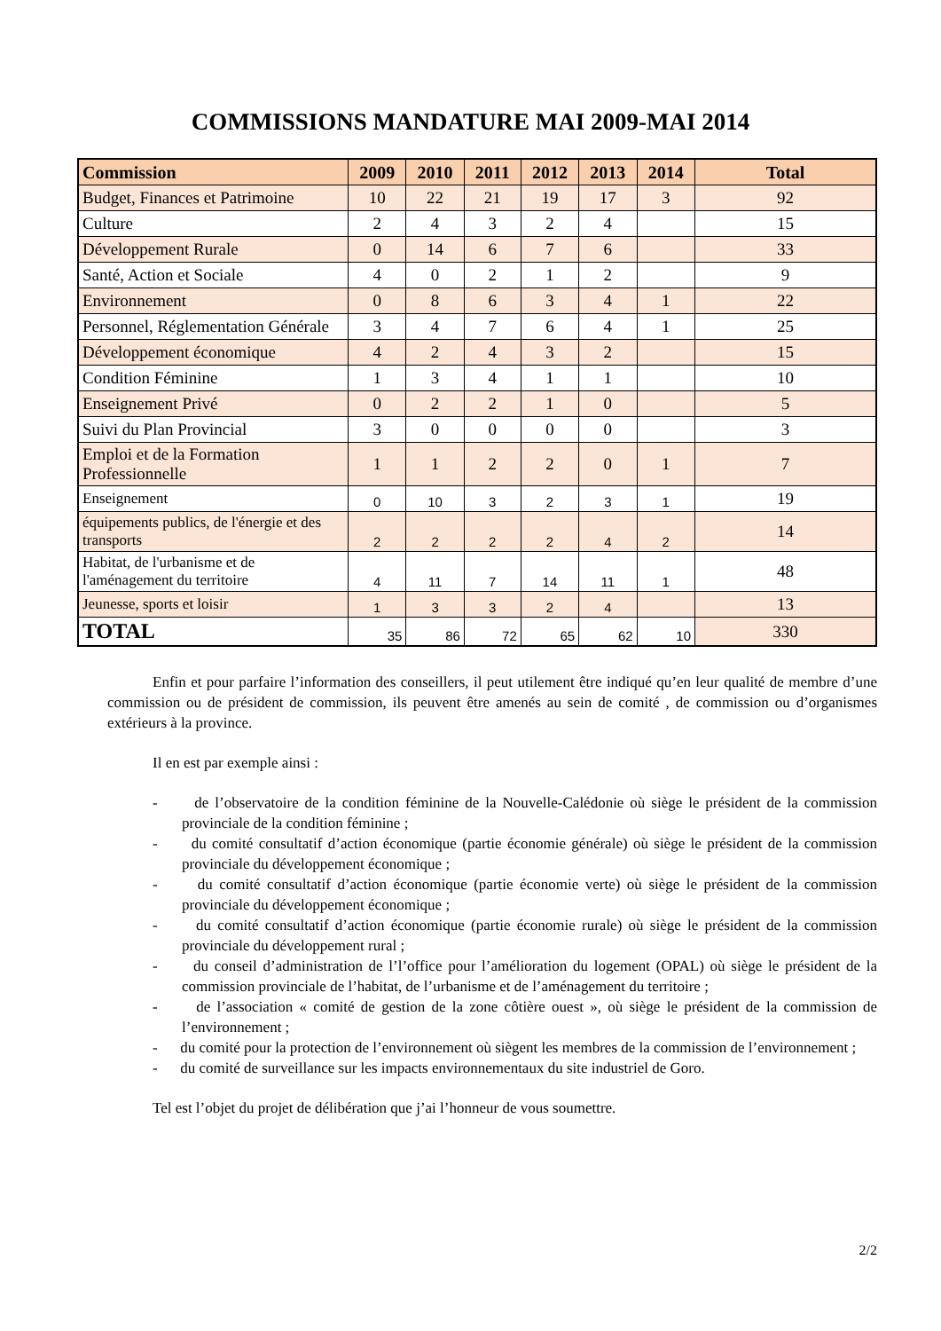COMMISSIONS MANDATURE MAI 2009-MAI 2014
| Commission | 2009 | 2010 | 2011 | 2012 | 2013 | 2014 | Total |
| --- | --- | --- | --- | --- | --- | --- | --- |
| Budget, Finances et Patrimoine | 10 | 22 | 21 | 19 | 17 | 3 | 92 |
| Culture | 2 | 4 | 3 | 2 | 4 | | 15 |
| Développement Rurale | 0 | 14 | 6 | 7 | 6 | | 33 |
| Santé, Action et Sociale | 4 | 0 | 2 | 1 | 2 | | 9 |
| Environnement | 0 | 8 | 6 | 3 | 4 | 1 | 22 |
| Personnel, Réglementation Générale | 3 | 4 | 7 | 6 | 4 | 1 | 25 |
| Développement économique | 4 | 2 | 4 | 3 | 2 | | 15 |
| Condition Féminine | 1 | 3 | 4 | 1 | 1 | | 10 |
| Enseignement Privé | 0 | 2 | 2 | 1 | 0 | | 5 |
| Suivi du Plan Provincial | 3 | 0 | 0 | 0 | 0 | | 3 |
| Emploi et de la Formation Professionnelle | 1 | 1 | 2 | 2 | 0 | 1 | 7 |
| Enseignement | 0 | 10 | 3 | 2 | 3 | 1 | 19 |
| équipements publics, de l'énergie et des transports | 2 | 2 | 2 | 2 | 4 | 2 | 14 |
| Habitat, de l'urbanisme et de l'aménagement du territoire | 4 | 11 | 7 | 14 | 11 | 1 | 48 |
| Jeunesse, sports et loisir | 1 | 3 | 3 | 2 | 4 | | 13 |
| TOTAL | 35 | 86 | 72 | 65 | 62 | 10 | 330 |
Enfin et pour parfaire l’information des conseillers, il peut utilement être indiqué qu’en leur qualité de membre d’une commission ou de président de commission, ils peuvent être amenés au sein de comité , de commission ou d’organismes extérieurs à la province.
Il en est par exemple ainsi :
- de l’observatoire de la condition féminine de la Nouvelle-Calédonie où siège le président de la commission provinciale de la condition féminine ;
- du comité consultatif d’action économique (partie économie générale) où siège le président de la commission provinciale du développement économique ;
- du comité consultatif d’action économique (partie économie verte) où siège le président de la commission provinciale du développement économique ;
- du comité consultatif d’action économique (partie économie rurale) où siège le président de la commission provinciale du développement rural ;
- du conseil d’administration de l’l’office pour l’amélioration du logement (OPAL) où siège le président de la commission provinciale de l’habitat, de l’urbanisme et de l’aménagement du territoire ;
- de l’association « comité de gestion de la zone côtière ouest », où siège le président de la commission de l’environnement ;
- du comité pour la protection de l’environnement où siègent les membres de la commission de l’environnement ;
- du comité de surveillance sur les impacts environnementaux du site industriel de Goro.
Tel est l’objet du projet de délibération que j’ai l’honneur de vous soumettre.
2/2